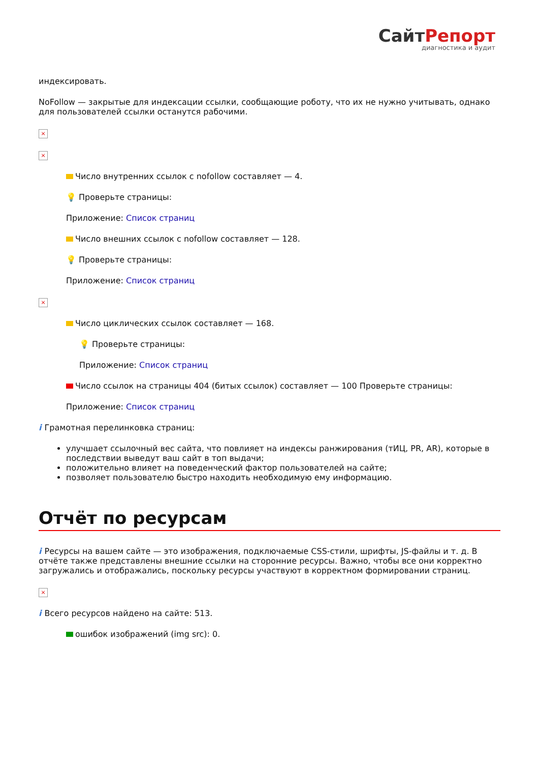СайтРепорт
диагностика и аудит
индексировать.
NoFollow — закрытые для индексации ссылки, сообщающие роботу, что их не нужно учитывать, однако для пользователей ссылки останутся рабочими.
×
×
Число внутренних ссылок с nofollow составляет — 4.
💡 Проверьте страницы:
Приложение: Список страниц
Число внешних ссылок с nofollow составляет — 128.
💡 Проверьте страницы:
Приложение: Список страниц
×
Число циклических ссылок составляет — 168.
💡 Проверьте страницы:
Приложение: Список страниц
Число ссылок на страницы 404 (битых ссылок) составляет — 100 Проверьте страницы:
Приложение: Список страниц
i Грамотная перелинковка страниц:
улучшает ссылочный вес сайта, что повлияет на индексы ранжирования (тИЦ, PR, AR), которые в последствии выведут ваш сайт в топ выдачи;
положительно влияет на поведенческий фактор пользователей на сайте;
позволяет пользователю быстро находить необходимую ему информацию.
Отчёт по ресурсам
i Ресурсы на вашем сайте — это изображения, подключаемые CSS-стили, шрифты, JS-файлы и т. д. В отчёте также представлены внешние ссылки на сторонние ресурсы. Важно, чтобы все они корректно загружались и отображались, поскольку ресурсы участвуют в корректном формировании страниц.
×
i Всего ресурсов найдено на сайте: 513.
ошибок изображений (img src): 0.